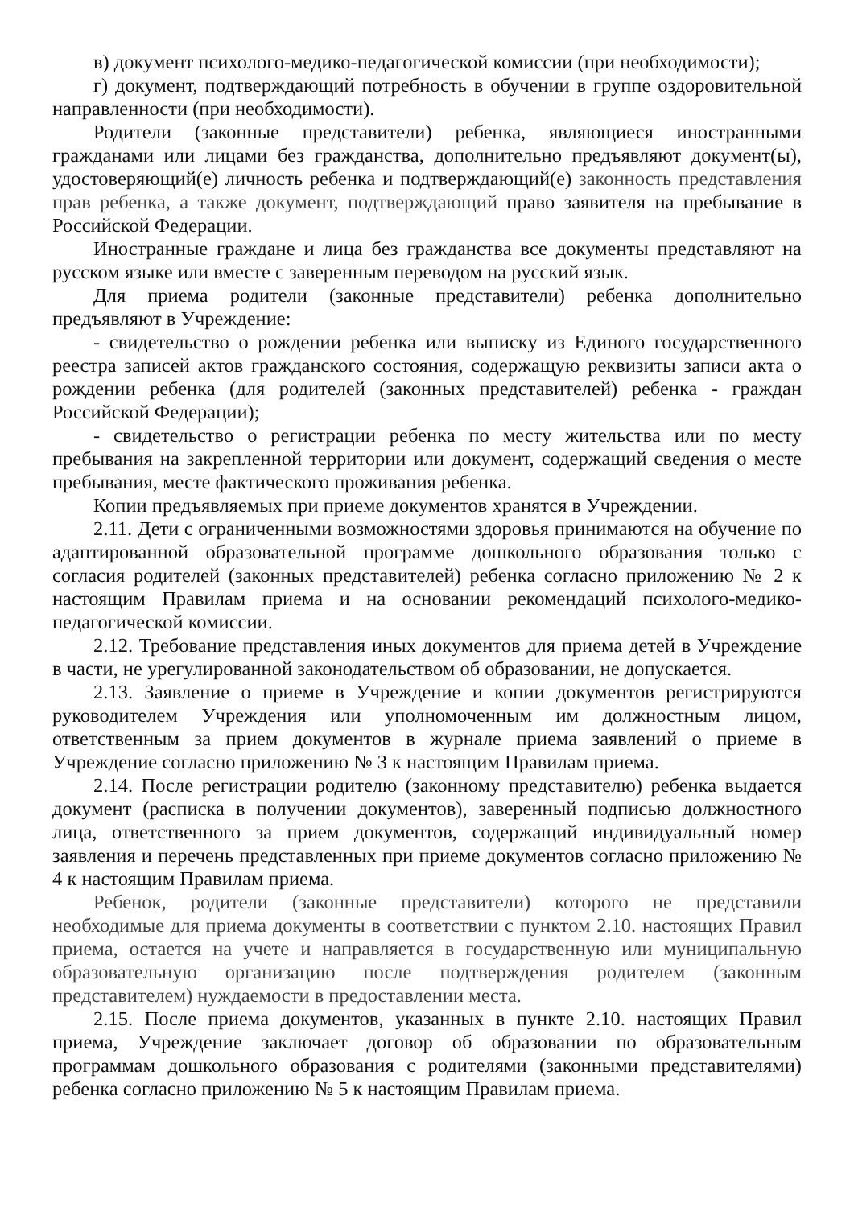в) документ психолого-медико-педагогической комиссии (при необходимости);
г) документ, подтверждающий потребность в обучении в группе оздоровительной направленности (при необходимости).
Родители (законные представители) ребенка, являющиеся иностранными гражданами или лицами без гражданства, дополнительно предъявляют документ(ы), удостоверяющий(е) личность ребенка и подтверждающий(е) законность представления прав ребенка, а также документ, подтверждающий право заявителя на пребывание в Российской Федерации.
Иностранные граждане и лица без гражданства все документы представляют на русском языке или вместе с заверенным переводом на русский язык.
Для приема родители (законные представители) ребенка дополнительно предъявляют в Учреждение:
- свидетельство о рождении ребенка или выписку из Единого государственного реестра записей актов гражданского состояния, содержащую реквизиты записи акта о рождении ребенка (для родителей (законных представителей) ребенка - граждан Российской Федерации);
- свидетельство о регистрации ребенка по месту жительства или по месту пребывания на закрепленной территории или документ, содержащий сведения о месте пребывания, месте фактического проживания ребенка.
Копии предъявляемых при приеме документов хранятся в Учреждении.
2.11. Дети с ограниченными возможностями здоровья принимаются на обучение по адаптированной образовательной программе дошкольного образования только с согласия родителей (законных представителей) ребенка согласно приложению № 2 к настоящим Правилам приема и на основании рекомендаций психолого-медико-педагогической комиссии.
2.12. Требование представления иных документов для приема детей в Учреждение в части, не урегулированной законодательством об образовании, не допускается.
2.13. Заявление о приеме в Учреждение и копии документов регистрируются руководителем Учреждения или уполномоченным им должностным лицом, ответственным за прием документов в журнале приема заявлений о приеме в Учреждение согласно приложению № 3 к настоящим Правилам приема.
2.14. После регистрации родителю (законному представителю) ребенка выдается документ (расписка в получении документов), заверенный подписью должностного лица, ответственного за прием документов, содержащий индивидуальный номер заявления и перечень представленных при приеме документов согласно приложению № 4 к настоящим Правилам приема.
Ребенок, родители (законные представители) которого не представили необходимые для приема документы в соответствии с пунктом 2.10. настоящих Правил приема, остается на учете и направляется в государственную или муниципальную образовательную организацию после подтверждения родителем (законным представителем) нуждаемости в предоставлении места.
2.15. После приема документов, указанных в пункте 2.10. настоящих Правил приема, Учреждение заключает договор об образовании по образовательным программам дошкольного образования с родителями (законными представителями) ребенка согласно приложению № 5 к настоящим Правилам приема.